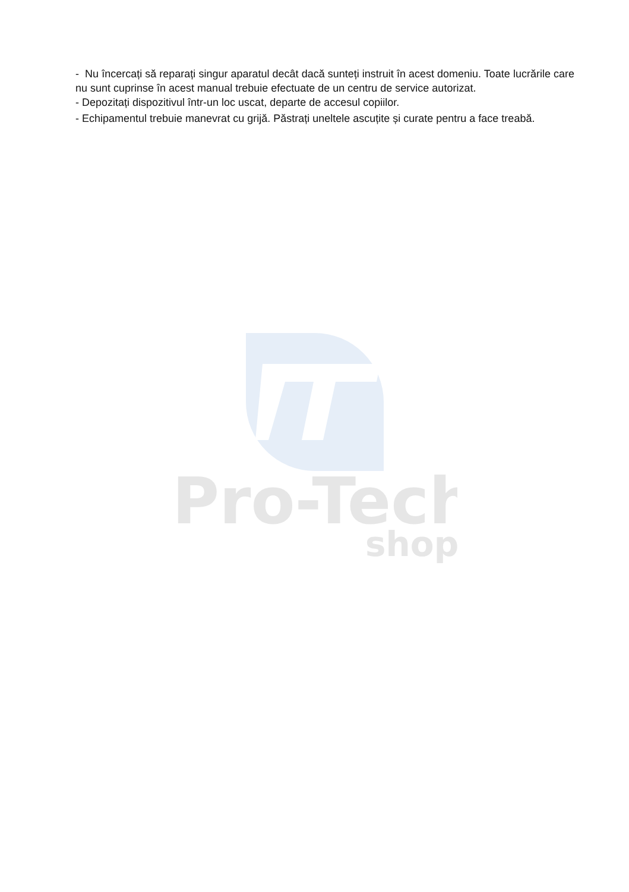Pro-Tech
shop
- Nu încercați să reparați singur aparatul decât dacă sunteți instruit în acest domeniu. Toate lucrările care nu sunt cuprinse în acest manual trebuie efectuate de un centru de service autorizat.
- Depozitați dispozitivul într-un loc uscat, departe de accesul copiilor.
- Echipamentul trebuie manevrat cu grijă. Păstrați uneltele ascuțite și curate pentru a face treabă.